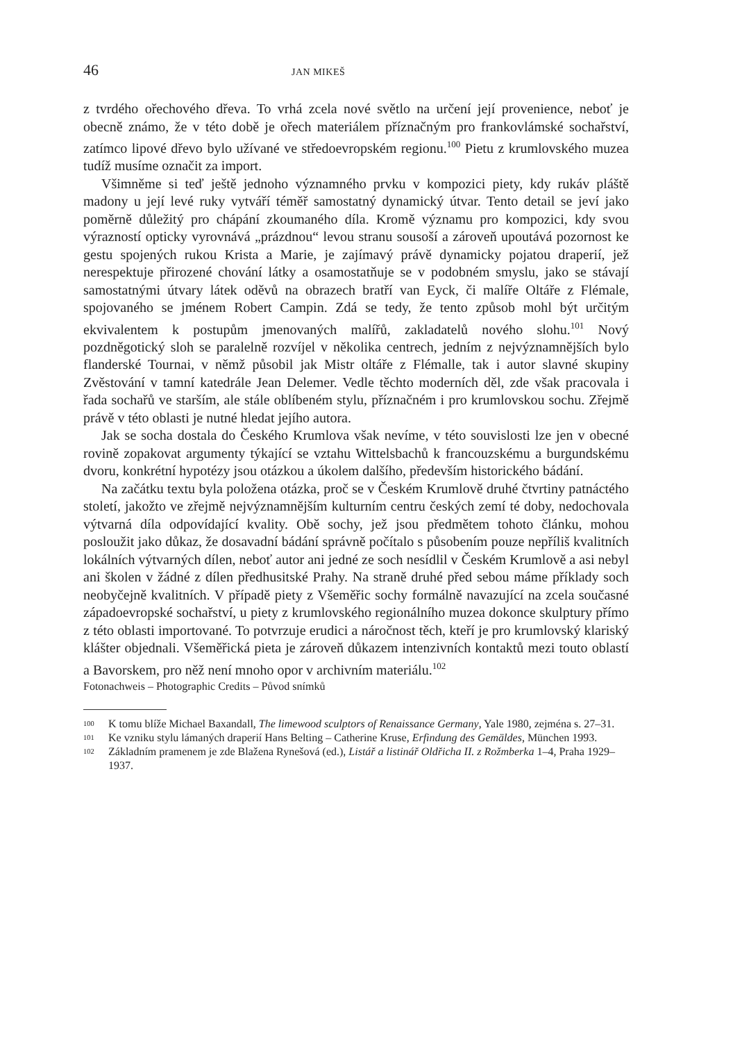46 JAN MIKEŠ
z tvrdého ořechového dřeva. To vrhá zcela nové světlo na určení její provenience, neboť je obecně známo, že v této době je ořech materiálem příznačným pro frankovlámské sochařství, zatímco lipové dřevo bylo užívané ve středoevropském regionu.<sup>100</sup> Pietu z krumlovského muzea tudíž musíme označit za import.
Všimněme si teď ještě jednoho významného prvku v kompozici piety, kdy rukáv pláště madony u její levé ruky vytváří téměř samostatný dynamický útvar. Tento detail se jeví jako poměrně důležitý pro chápání zkoumaného díla. Kromě významu pro kompozici, kdy svou výrazností opticky vyrovnává „prázdnou“ levou stranu sousoší a zároveň upoutává pozornost ke gestu spojených rukou Krista a Marie, je zajímavý právě dynamicky pojatou draperií, jež nerespektuje přirozené chování látky a osamostatňuje se v podobném smyslu, jako se stávají samostatnými útvary látek oděvů na obrazech bratří van Eyck, či malíře Oltáře z Flémale, spojovaného se jménem Robert Campin. Zdá se tedy, že tento způsob mohl být určitým ekvivalentem k postupům jmenovaných malířů, zakladatelů nového slohu.<sup>101</sup> Nový pozdněgotický sloh se paralelně rozvíjel v několika centrech, jedním z nejvýznamnějších bylo flanderské Tournai, v němž působil jak Mistr oltáře z Flémalle, tak i autor slavné skupiny Zvěstování v tamní katedrále Jean Delemer. Vedle těchto moderních děl, zde však pracovala i řada sochařů ve starším, ale stále oblíbeném stylu, příznačném i pro krumlovskou sochu. Zřejmě právě v této oblasti je nutné hledat jejího autora.
Jak se socha dostala do Českého Krumlova však nevíme, v této souvislosti lze jen v obecné rovině zopakovat argumenty týkající se vztahu Wittelsbachů k francouzskému a burgundskému dvoru, konkrétní hypotézy jsou otázkou a úkolem dalšího, především historického bádání.
Na začátku textu byla položena otázka, proč se v Českém Krumlově druhé čtvrtiny patnáctého století, jakožto ve zřejmě nejvýznamnějším kulturním centru českých zemí té doby, nedochovala výtvarná díla odpovídající kvality. Obě sochy, jež jsou předmětem tohoto článku, mohou posloužit jako důkaz, že dosavadní bádání správně počítalo s působením pouze nepříliš kvalitních lokálních výtvarných dílen, neboť autor ani jedné ze soch nesídlil v Českém Krumlově a asi nebyl ani školen v žádné z dílen předhusitské Prahy. Na straně druhé před sebou máme příklady soch neobyčejně kvalitních. V případě piety z Všeměřic sochy formálně navazující na zcela současné západoevropské sochařství, u piety z krumlovského regionálního muzea dokonce skulptury přímo z této oblasti importované. To potvrzuje erudici a náročnost těch, kteří je pro krumlovský klariský klášter objednali. Všeměřická pieta je zároveň důkazem intenzivních kontaktů mezi touto oblastí a Bavorskem, pro něž není mnoho opor v archivním materiálu.<sup>102</sup>
Fotonachweis – Photographic Credits – Původ snímků
<sup>100</sup> K tomu blíže Michael Baxandall, The limewood sculptors of Renaissance Germany, Yale 1980, zejména s. 27–31.
<sup>101</sup> Ke vzniku stylu lámaných draperií Hans Belting – Catherine Kruse, Erfindung des Gemäldes, München 1993.
<sup>102</sup> Základním pramenem je zde Blažena Rynešová (ed.), Listář a listinář Oldřicha II. z Rožmberka 1–4, Praha 1929–1937.